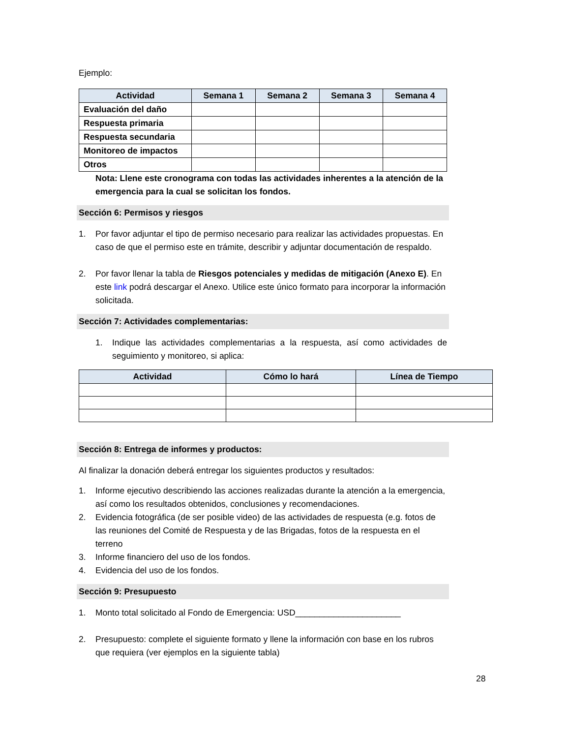Ejemplo:
| Actividad | Semana 1 | Semana 2 | Semana 3 | Semana 4 |
| --- | --- | --- | --- | --- |
| Evaluación del daño | | | | |
| Respuesta primaria | | | | |
| Respuesta secundaria | | | | |
| Monitoreo de impactos | | | | |
| Otros | | | | |
Nota: Llene este cronograma con todas las actividades inherentes a la atención de la emergencia para la cual se solicitan los fondos.
Sección 6: Permisos y riesgos
1. Por favor adjuntar el tipo de permiso necesario para realizar las actividades propuestas. En caso de que el permiso este en trámite, describir y adjuntar documentación de respaldo.
2. Por favor llenar la tabla de Riesgos potenciales y medidas de mitigación (Anexo E). En este link podrá descargar el Anexo. Utilice este único formato para incorporar la información solicitada.
Sección 7: Actividades complementarias:
1. Indique las actividades complementarias a la respuesta, así como actividades de seguimiento y monitoreo, si aplica:
| Actividad | Cómo lo hará | Línea de Tiempo |
| --- | --- | --- |
Sección 8: Entrega de informes y productos:
Al finalizar la donación deberá entregar los siguientes productos y resultados:
1. Informe ejecutivo describiendo las acciones realizadas durante la atención a la emergencia, así como los resultados obtenidos, conclusiones y recomendaciones.
2. Evidencia fotográfica (de ser posible video) de las actividades de respuesta (e.g. fotos de las reuniones del Comité de Respuesta y de las Brigadas, fotos de la respuesta en el terreno
3. Informe financiero del uso de los fondos.
4. Evidencia del uso de los fondos.
Sección 9: Presupuesto
1. Monto total solicitado al Fondo de Emergencia: USD______________________
2. Presupuesto: complete el siguiente formato y llene la información con base en los rubros que requiera (ver ejemplos en la siguiente tabla)
28